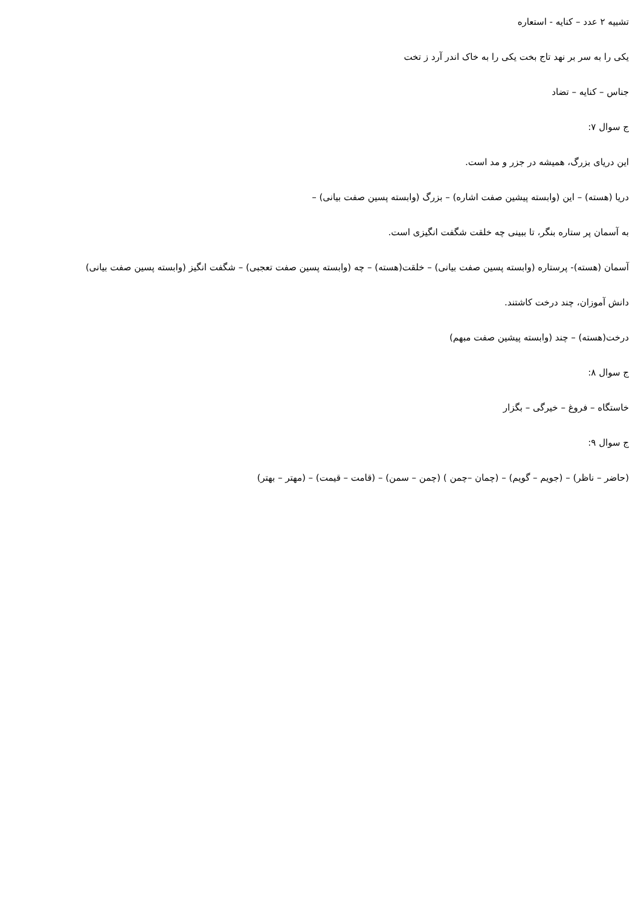تشبیه ۲ عدد – کنایه - استعاره
یکی را به سر بر نهد تاج بخت یکی را به خاک اندر آرد ز تخت
جناس – کنایه – تضاد
ج سوال ۷:
این دریای بزرگ، همیشه در جزر و مد است.
دریا (هسته) – این (وابسته پیشین صفت اشاره) – بزرگ (وابسته پسین صفت بیانی) –
به آسمان پر ستاره بنگر، تا ببینی چه خلقت شگفت انگیزی است.
آسمان (هسته)- پرستاره (وابسته پسین صفت بیانی) – خلقت(هسته) – چه (وابسته پسین صفت تعجبی) – شگفت انگیز (وابسته پسین صفت بیانی)
دانش آموزان، چند درخت کاشتند.
درخت(هسته) – چند (وابسته پیشین صفت مبهم)
ج سوال ۸:
خاستگاه – فروغ – خیرگی – بگزار
ج سوال ۹:
(حاضر – ناظر) – (جویم – گویم) – (چمان –چمن ) (چمن – سمن) – (قامت – قیمت) – (مهتر – بهتر)